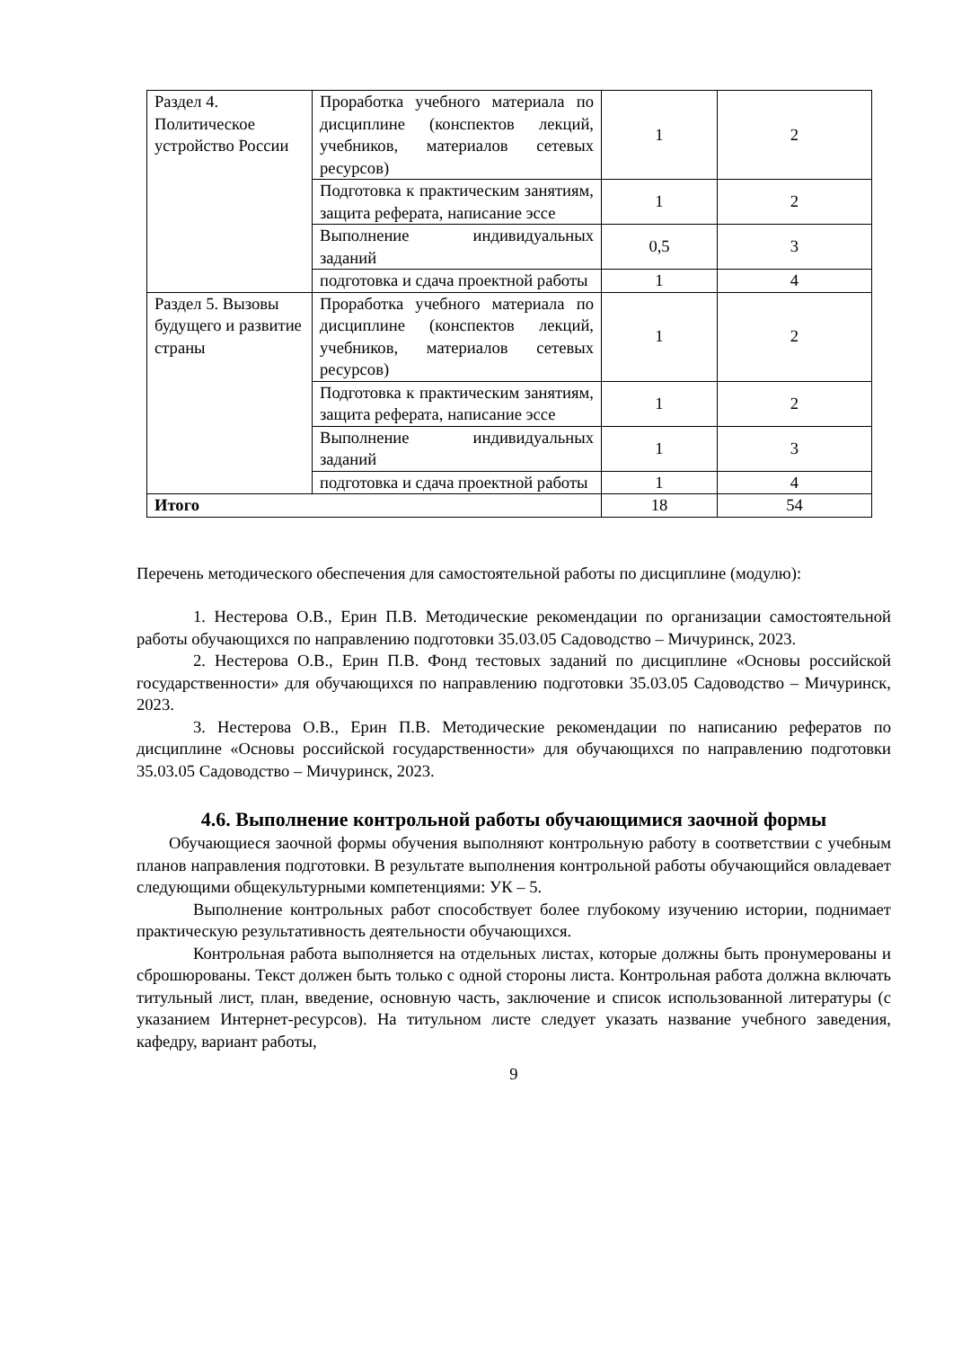| Раздел 4. Политическое устройство России | Проработка учебного материала по дисциплине (конспектов лекций, учебников, материалов сетевых ресурсов) | 1 | 2 |
| | Подготовка к практическим занятиям, защита реферата, написание эссе | 1 | 2 |
| | Выполнение индивидуальных заданий | 0,5 | 3 |
| | подготовка и сдача проектной работы | 1 | 4 |
| Раздел 5. Вызовы будущего и развитие страны | Проработка учебного материала по дисциплине (конспектов лекций, учебников, материалов сетевых ресурсов) | 1 | 2 |
| | Подготовка к практическим занятиям, защита реферата, написание эссе | 1 | 2 |
| | Выполнение индивидуальных заданий | 1 | 3 |
| | подготовка и сдача проектной работы | 1 | 4 |
| Итого | | 18 | 54 |
Перечень методического обеспечения для самостоятельной работы по дисциплине (модулю):
1. Нестерова О.В., Ерин П.В. Методические рекомендации по организации самостоятельной работы обучающихся по направлению подготовки 35.03.05 Садоводство – Мичуринск, 2023.
2. Нестерова О.В., Ерин П.В. Фонд тестовых заданий по дисциплине «Основы российской государственности» для обучающихся по направлению подготовки 35.03.05 Садоводство – Мичуринск, 2023.
3. Нестерова О.В., Ерин П.В. Методические рекомендации по написанию рефератов по дисциплине «Основы российской государственности» для обучающихся по направлению подготовки 35.03.05 Садоводство – Мичуринск, 2023.
4.6. Выполнение контрольной работы обучающимися заочной формы
Обучающиеся заочной формы обучения выполняют контрольную работу в соответствии с учебным планов направления подготовки. В результате выполнения контрольной работы обучающийся овладевает следующими общекультурными компетенциями: УК – 5.
Выполнение контрольных работ способствует более глубокому изучению истории, поднимает практическую результативность деятельности обучающихся.
Контрольная работа выполняется на отдельных листах, которые должны быть пронумерованы и сброшюрованы. Текст должен быть только с одной стороны листа. Контрольная работа должна включать титульный лист, план, введение, основную часть, заключение и список использованной литературы (с указанием Интернет-ресурсов). На титульном листе следует указать название учебного заведения, кафедру, вариант работы,
9